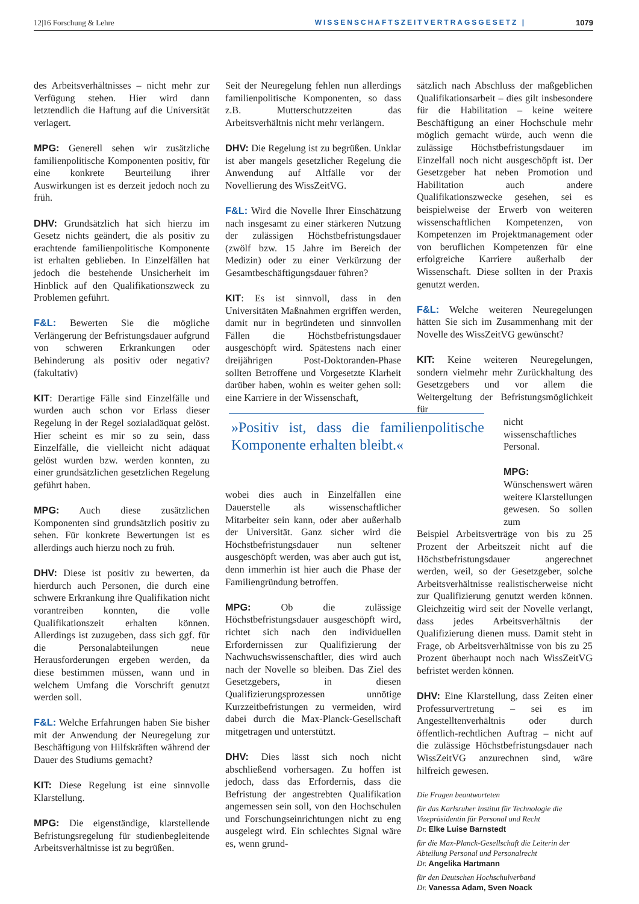12|16 Forschung & Lehre WISSENSCHAFTSZEITVERTRAGSGESETZ | 1079
des Arbeitsverhältnisses – nicht mehr zur Verfügung stehen. Hier wird dann letztendlich die Haftung auf die Universität verlagert.
MPG: Generell sehen wir zusätzliche familienpolitische Komponenten positiv, für eine konkrete Beurteilung ihrer Auswirkungen ist es derzeit jedoch noch zu früh.
DHV: Grundsätzlich hat sich hierzu im Gesetz nichts geändert, die als positiv zu erachtende familienpolitische Komponente ist erhalten geblieben. In Einzelfällen hat jedoch die bestehende Unsicherheit im Hinblick auf den Qualifikationszweck zu Problemen geführt.
F&L: Bewerten Sie die mögliche Verlängerung der Befristungsdauer aufgrund von schweren Erkrankungen oder Behinderung als positiv oder negativ? (fakultativ)
KIT: Derartige Fälle sind Einzelfälle und wurden auch schon vor Erlass dieser Regelung in der Regel sozialadäquat gelöst. Hier scheint es mir so zu sein, dass Einzelfälle, die vielleicht nicht adäquat gelöst wurden bzw. werden konnten, zu einer grundsätzlichen gesetzlichen Regelung geführt haben.
MPG: Auch diese zusätzlichen Komponenten sind grundsätzlich positiv zu sehen. Für konkrete Bewertungen ist es allerdings auch hierzu noch zu früh.
DHV: Diese ist positiv zu bewerten, da hierdurch auch Personen, die durch eine schwere Erkrankung ihre Qualifikation nicht vorantreiben konnten, die volle Qualifikationszeit erhalten können. Allerdings ist zuzugeben, dass sich ggf. für die Personalabteilungen neue Herausforderungen ergeben werden, da diese bestimmen müssen, wann und in welchem Umfang die Vorschrift genutzt werden soll.
F&L: Welche Erfahrungen haben Sie bisher mit der Anwendung der Neuregelung zur Beschäftigung von Hilfskräften während der Dauer des Studiums gemacht?
KIT: Diese Regelung ist eine sinnvolle Klarstellung.
MPG: Die eigenständige, klarstellende Befristungsregelung für studienbegleitende Arbeitsverhältnisse ist zu begrüßen.
Seit der Neuregelung fehlen nun allerdings familienpolitische Komponenten, so dass z.B. Mutterschutzzeiten das Arbeitsverhältnis nicht mehr verlängern.
DHV: Die Regelung ist zu begrüßen. Unklar ist aber mangels gesetzlicher Regelung die Anwendung auf Altfälle vor der Novellierung des WissZeitVG.
F&L: Wird die Novelle Ihrer Einschätzung nach insgesamt zu einer stärkeren Nutzung der zulässigen Höchstbefristungsdauer (zwölf bzw. 15 Jahre im Bereich der Medizin) oder zu einer Verkürzung der Gesamtbeschäftigungsdauer führen?
KIT: Es ist sinnvoll, dass in den Universitäten Maßnahmen ergriffen werden, damit nur in begründeten und sinnvollen Fällen die Höchstbefristungsdauer ausgeschöpft wird. Spätestens nach einer dreijährigen Post-Doktoranden-Phase sollten Betroffene und Vorgesetzte Klarheit darüber haben, wohin es weiter gehen soll: eine Karriere in der Wissenschaft,
»Positiv ist, dass die familienpolitische Komponente erhalten bleibt.«
wobei dies auch in Einzelfällen eine Dauerstelle als wissenschaftlicher Mitarbeiter sein kann, oder aber außerhalb der Universität. Ganz sicher wird die Höchstbefristungsdauer nun seltener ausgeschöpft werden, was aber auch gut ist, denn immerhin ist hier auch die Phase der Familiengründung betroffen.
MPG: Ob die zulässige Höchstbefristungsdauer ausgeschöpft wird, richtet sich nach den individuellen Erfordernissen zur Qualifizierung der Nachwuchswissenschaftler, dies wird auch nach der Novelle so bleiben. Das Ziel des Gesetzgebers, in diesen Qualifizierungsprozessen unnötige Kurzzeitbefristungen zu vermeiden, wird dabei durch die Max-Planck-Gesellschaft mitgetragen und unterstützt.
DHV: Dies lässt sich noch nicht abschließend vorhersagen. Zu hoffen ist jedoch, dass das Erfordernis, dass die Befristung der angestrebten Qualifikation angemessen sein soll, von den Hochschulen und Forschungseinrichtungen nicht zu eng ausgelegt wird. Ein schlechtes Signal wäre es, wenn grund-
sätzlich nach Abschluss der maßgeblichen Qualifikationsarbeit – dies gilt insbesondere für die Habilitation – keine weitere Beschäftigung an einer Hochschule mehr möglich gemacht würde, auch wenn die zulässige Höchstbefristungsdauer im Einzelfall noch nicht ausgeschöpft ist. Der Gesetzgeber hat neben Promotion und Habilitation auch andere Qualifikationszwecke gesehen, sei es beispielweise der Erwerb von weiteren wissenschaftlichen Kompetenzen, von Kompetenzen im Projektmanagement oder von beruflichen Kompetenzen für eine erfolgreiche Karriere außerhalb der Wissenschaft. Diese sollten in der Praxis genutzt werden.
F&L: Welche weiteren Neuregelungen hätten Sie sich im Zusammenhang mit der Novelle des WissZeitVG gewünscht?
KIT: Keine weiteren Neuregelungen, sondern vielmehr mehr Zurückhaltung des Gesetzgebers und vor allem die Weitergeltung der Befristungsmöglichkeit für
nicht wissenschaftliches Personal.
MPG: Wünschenswert wären weitere Klarstellungen gewesen. So sollen zum
Beispiel Arbeitsverträge von bis zu 25 Prozent der Arbeitszeit nicht auf die Höchstbefristungsdauer angerechnet werden, weil, so der Gesetzgeber, solche Arbeitsverhältnisse realistischerweise nicht zur Qualifizierung genutzt werden können. Gleichzeitig wird seit der Novelle verlangt, dass jedes Arbeitsverhältnis der Qualifizierung dienen muss. Damit steht in Frage, ob Arbeitsverhältnisse von bis zu 25 Prozent überhaupt noch nach WissZeitVG befristet werden können.
DHV: Eine Klarstellung, dass Zeiten einer Professurvertretung – sei es im Angestelltenverhältnis oder durch öffentlich-rechtlichen Auftrag – nicht auf die zulässige Höchstbefristungsdauer nach WissZeitVG anzurechnen sind, wäre hilfreich gewesen.
Die Fragen beantworteten
für das Karlsruher Institut für Technologie die Vizepräsidentin für Personal und Recht
Dr. Elke Luise Barnstedt
für die Max-Planck-Gesellschaft die Leiterin der Abteilung Personal und Personalrecht
Dr. Angelika Hartmann
für den Deutschen Hochschulverband
Dr. Vanessa Adam, Sven Noack